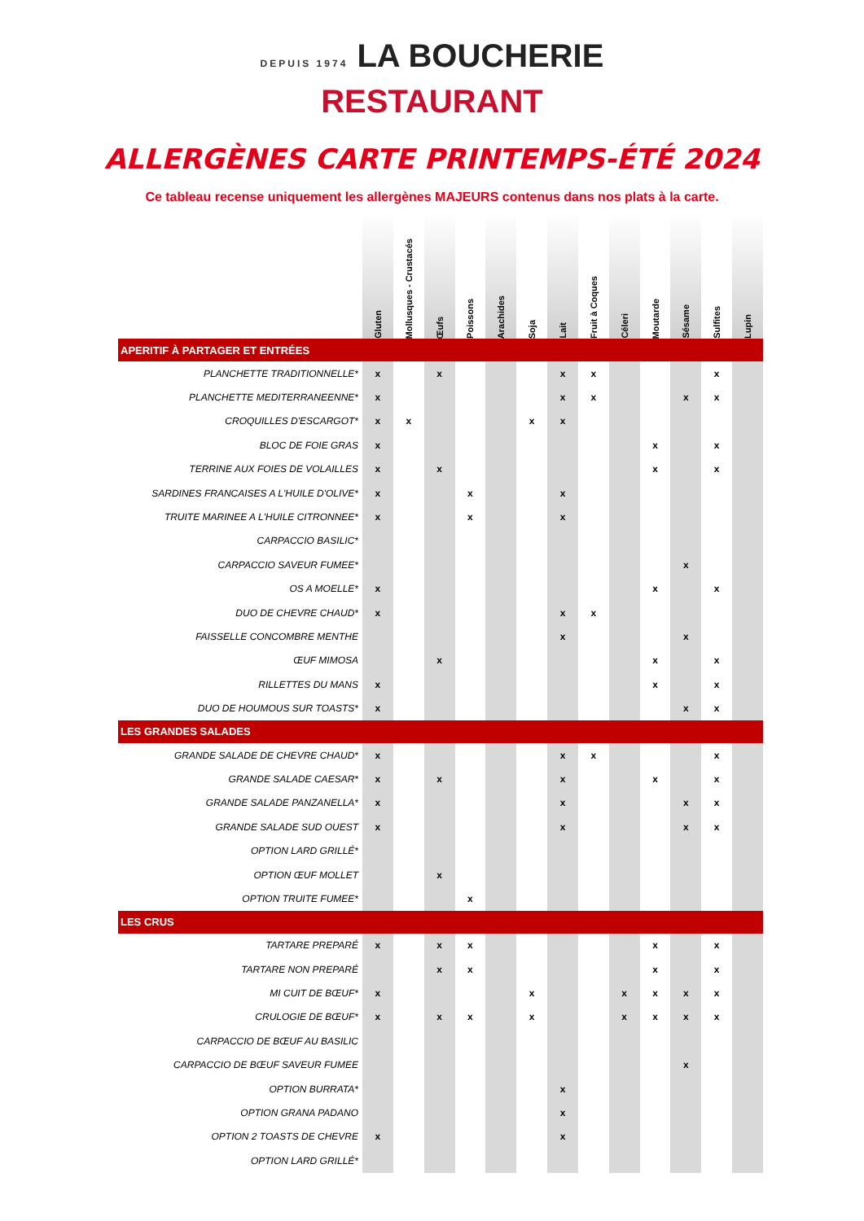DEPUIS 1974 LA BOUCHERIE
RESTAURANT
ALLERGÈNES CARTE PRINTEMPS-ÉTÉ 2024
Ce tableau recense uniquement les allergènes MAJEURS contenus dans nos plats à la carte.
| | Gluten | Mollusques - Crustacés | Œufs | Poissons | Arachides | Soja | Lait | Fruit à Coques | Céleri | Moutarde | Sésame | Sulfites | Lupin |
| --- | --- | --- | --- | --- | --- | --- | --- | --- | --- | --- | --- | --- | --- |
| APERITIF À PARTAGER ET ENTRÉES | | | | | | | | | | | | | |
| PLANCHETTE TRADITIONNELLE* | x | | x | | | | x | x | | | | x | |
| PLANCHETTE MEDITERRANEENNE* | x | | | | | | x | x | | | x | x | |
| CROQUILLES D'ESCARGOT* | x | x | | | | x | x | | | | | | |
| BLOC DE FOIE GRAS | x | | | | | | | | | x | | x | |
| TERRINE AUX FOIES DE VOLAILLES | x | | x | | | | | | | x | | x | |
| SARDINES FRANCAISES A L'HUILE D'OLIVE* | x | | | x | | | x | | | | | | |
| TRUITE MARINEE A L'HUILE CITRONNEE* | x | | | x | | | x | | | | | | |
| CARPACCIO BASILIC* | | | | | | | | | | | | | |
| CARPACCIO SAVEUR FUMEE* | | | | | | | | | | | x | | |
| OS A MOELLE* | x | | | | | | | | | x | | x | |
| DUO DE CHEVRE CHAUD* | x | | | | | | x | x | | | | | |
| FAISSELLE CONCOMBRE MENTHE | | | | | | | x | | | | x | | |
| ŒUF MIMOSA | | | x | | | | | | | x | | x | |
| RILLETTES DU MANS | x | | | | | | | | | x | | x | |
| DUO DE HOUMOUS SUR TOASTS* | x | | | | | | | | | | x | x | |
| LES GRANDES SALADES | | | | | | | | | | | | | |
| GRANDE SALADE DE CHEVRE CHAUD* | x | | | | | | x | x | | | | x | |
| GRANDE SALADE CAESAR* | x | | x | | | | x | | | x | | x | |
| GRANDE SALADE PANZANELLA* | x | | | | | | x | | | | x | x | |
| GRANDE SALADE SUD OUEST | x | | | | | | x | | | | x | x | |
| OPTION LARD GRILLÉ* | | | | | | | | | | | | | |
| OPTION ŒUF MOLLET | | | x | | | | | | | | | | |
| OPTION TRUITE FUMEE* | | | | x | | | | | | | | | |
| LES CRUS | | | | | | | | | | | | | |
| TARTARE PREPARÉ | x | | x | x | | | | | | x | | x | |
| TARTARE NON PREPARÉ | | | x | x | | | | | | x | | x | |
| MI CUIT DE BŒUF* | x | | | | | x | | | x | x | x | x | |
| CRULOGIE DE BŒUF* | x | | x | x | | x | | | x | x | x | x | |
| CARPACCIO DE BŒUF AU BASILIC | | | | | | | | | | | | | |
| CARPACCIO DE BŒUF SAVEUR FUMEE | | | | | | | | | | | x | | |
| OPTION BURRATA* | | | | | | | x | | | | | | |
| OPTION GRANA PADANO | | | | | | | x | | | | | | |
| OPTION 2 TOASTS DE CHEVRE | x | | | | | | x | | | | | | |
| OPTION LARD GRILLÉ* | | | | | | | | | | | | | |